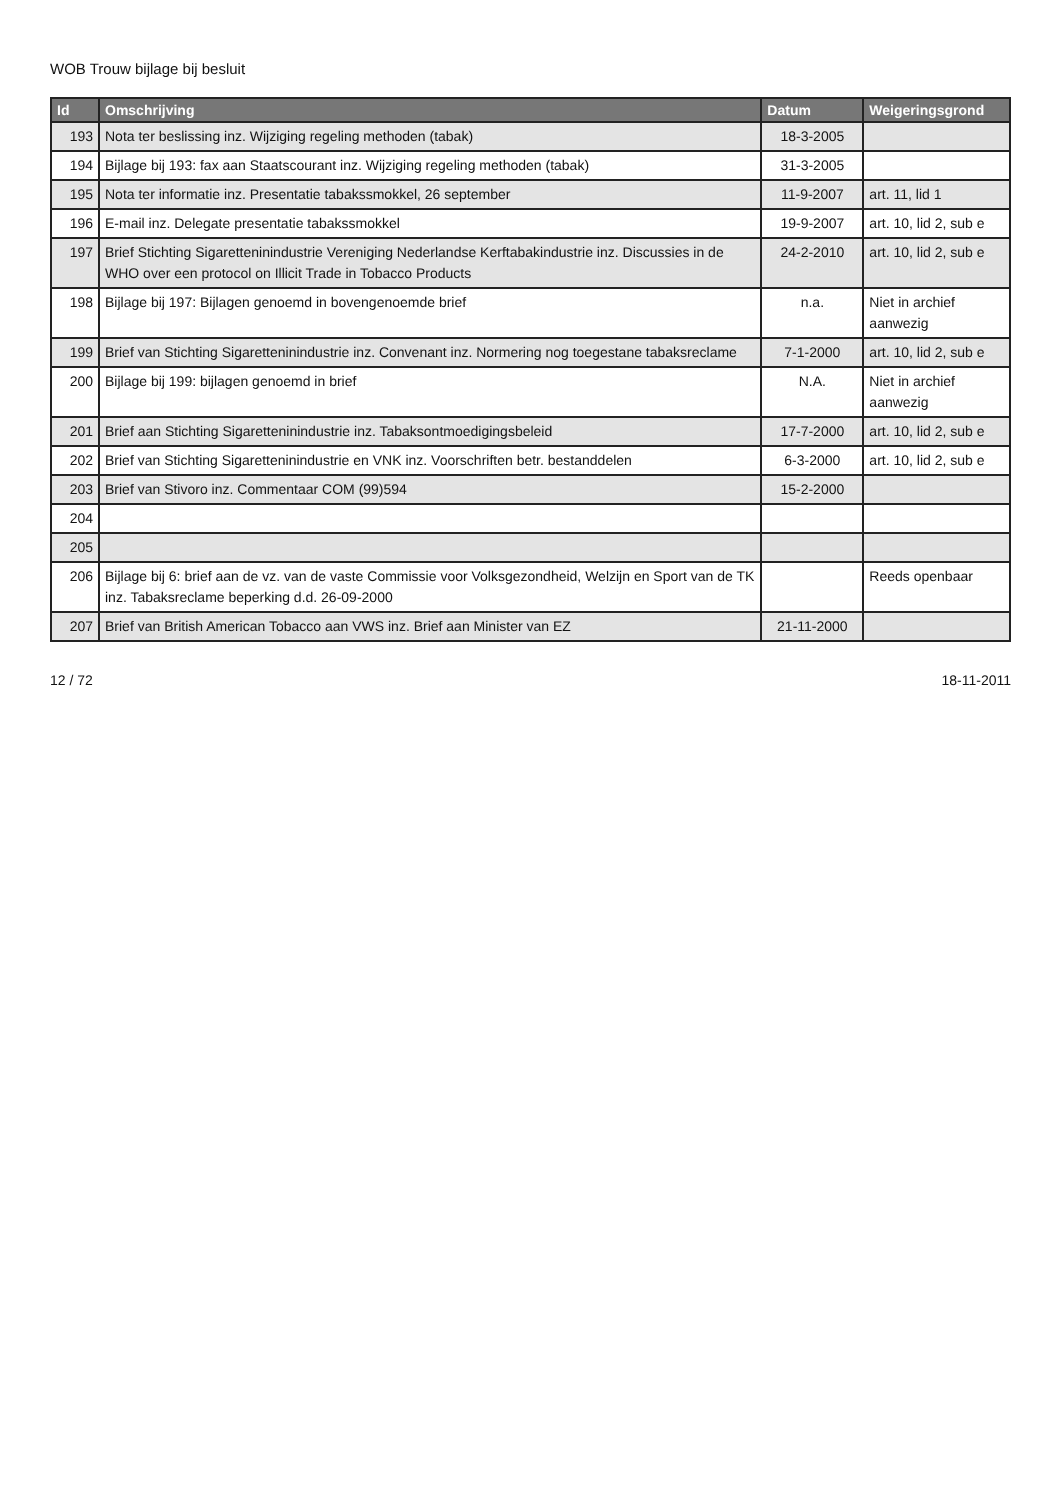WOB Trouw bijlage bij besluit
| Id | Omschrijving | Datum | Weigeringsgrond |
| --- | --- | --- | --- |
| 193 | Nota ter beslissing inz. Wijziging regeling methoden (tabak) | 18-3-2005 | |
| 194 | Bijlage bij 193: fax aan Staatscourant inz. Wijziging regeling methoden (tabak) | 31-3-2005 | |
| 195 | Nota ter informatie inz. Presentatie tabakssmokkel, 26 september | 11-9-2007 | art. 11, lid 1 |
| 196 | E-mail inz. Delegate presentatie tabakssmokkel | 19-9-2007 | art. 10, lid 2, sub e |
| 197 | Brief Stichting Sigaretteninindustrie Vereniging Nederlandse Kerftabakindustrie inz. Discussies in de WHO over een protocol on Illicit Trade in Tobacco Products | 24-2-2010 | art. 10, lid 2, sub e |
| 198 | Bijlage bij 197: Bijlagen genoemd in bovengenoemde brief | n.a. | Niet in archief aanwezig |
| 199 | Brief van Stichting Sigaretteninindustrie inz. Convenant inz. Normering nog toegestane tabaksreclame | 7-1-2000 | art. 10, lid 2, sub e |
| 200 | Bijlage bij 199: bijlagen genoemd in brief | N.A. | Niet in archief aanwezig |
| 201 | Brief aan Stichting Sigaretteninindustrie inz. Tabaksontmoedigingsbeleid | 17-7-2000 | art. 10, lid 2, sub e |
| 202 | Brief van Stichting Sigaretteninindustrie en VNK inz. Voorschriften betr. bestanddelen | 6-3-2000 | art. 10, lid 2, sub e |
| 203 | Brief van Stivoro inz. Commentaar COM (99)594 | 15-2-2000 | |
| 204 | | | |
| 205 | | | |
| 206 | Bijlage bij 6: brief aan de vz. van de vaste Commissie voor Volksgezondheid, Welzijn en Sport van de TK inz. Tabaksreclame beperking d.d. 26-09-2000 | | Reeds openbaar |
| 207 | Brief van British American Tobacco aan VWS inz. Brief aan Minister van EZ | 21-11-2000 | |
12 / 72 18-11-2011